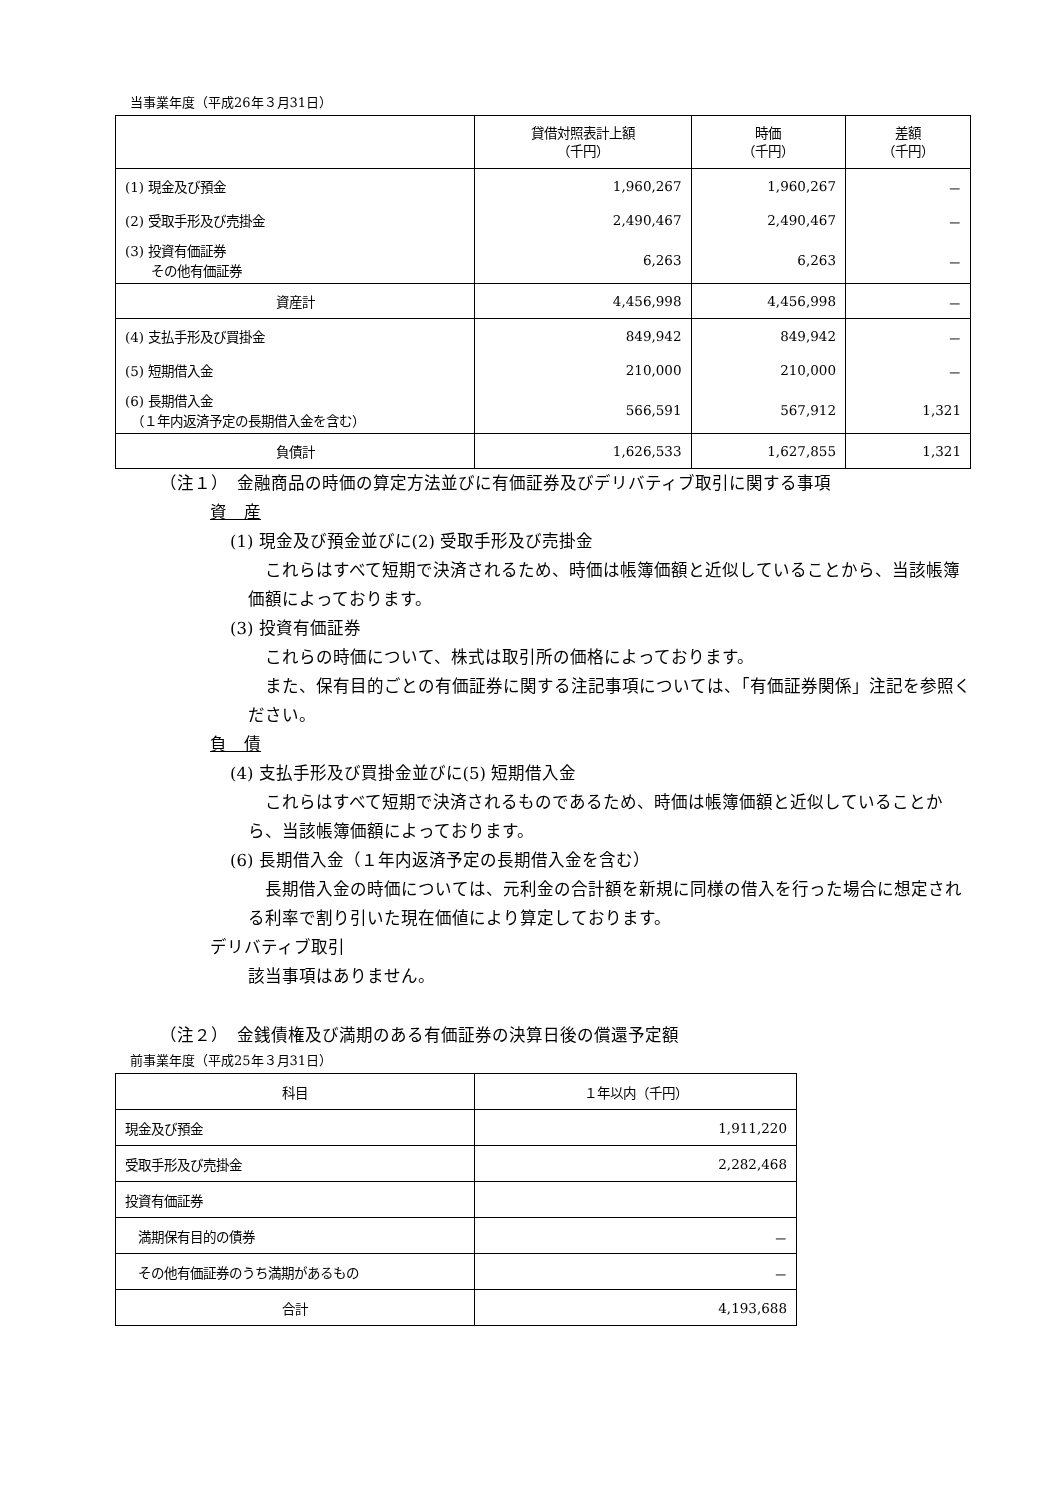当事業年度（平成26年３月31日）
| | 貸借対照表計上額 （千円） | 時価 （千円） | 差額 （千円） |
| --- | --- | --- | --- |
| (1) 現金及び預金 | 1,960,267 | 1,960,267 | － |
| (2) 受取手形及び売掛金 | 2,490,467 | 2,490,467 | － |
| (3) 投資有価証券 その他有価証券 | 6,263 | 6,263 | － |
| 資産計 | 4,456,998 | 4,456,998 | － |
| (4) 支払手形及び買掛金 | 849,942 | 849,942 | － |
| (5) 短期借入金 | 210,000 | 210,000 | － |
| (6) 長期借入金 （１年内返済予定の長期借入金を含む） | 566,591 | 567,912 | 1,321 |
| 負債計 | 1,626,533 | 1,627,855 | 1,321 |
（注１）　金融商品の時価の算定方法並びに有価証券及びデリバティブ取引に関する事項
資　産
(1) 現金及び預金並びに(2) 受取手形及び売掛金
　これらはすべて短期で決済されるため、時価は帳簿価額と近似していることから、当該帳簿価額によっております。
(3) 投資有価証券
　これらの時価について、株式は取引所の価格によっております。
　また、保有目的ごとの有価証券に関する注記事項については、「有価証券関係」注記を参照ください。
負　債
(4) 支払手形及び買掛金並びに(5) 短期借入金
　これらはすべて短期で決済されるものであるため、時価は帳簿価額と近似していることから、当該帳簿価額によっております。
(6) 長期借入金（１年内返済予定の長期借入金を含む）
　長期借入金の時価については、元利金の合計額を新規に同様の借入を行った場合に想定される利率で割り引いた現在価値により算定しております。
デリバティブ取引
該当事項はありません。
（注２）　金銭債権及び満期のある有価証券の決算日後の償還予定額
前事業年度（平成25年３月31日）
| 科目 | １年以内（千円） |
| 現金及び預金 | 1,911,220 |
| 受取手形及び売掛金 | 2,282,468 |
| 投資有価証券 | |
| 満期保有目的の債券 | － |
| その他有価証券のうち満期があるもの | － |
| 合計 | 4,193,688 |